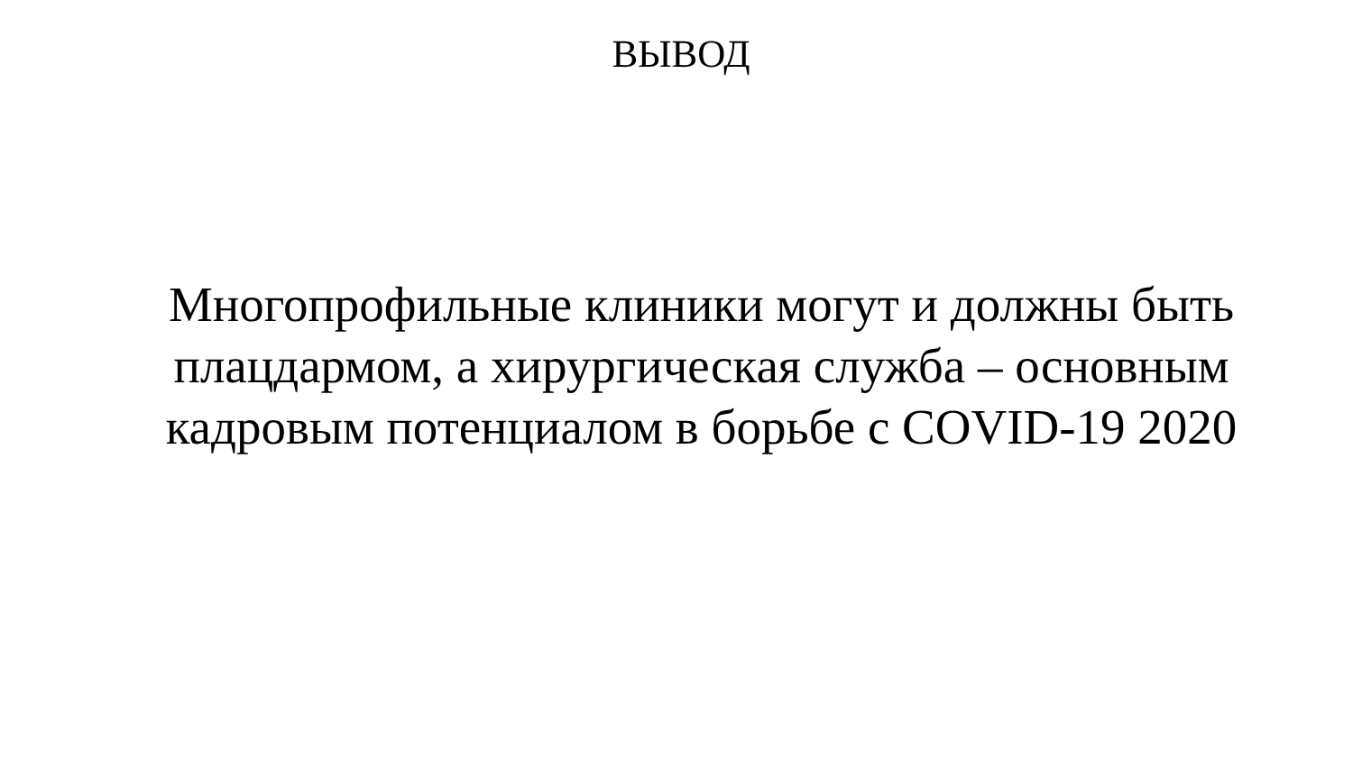ВЫВОД
Многопрофильные клиники могут и должны быть
плацдармом, а хирургическая служба – основным
кадровым потенциалом в борьбе с COVID-19 2020